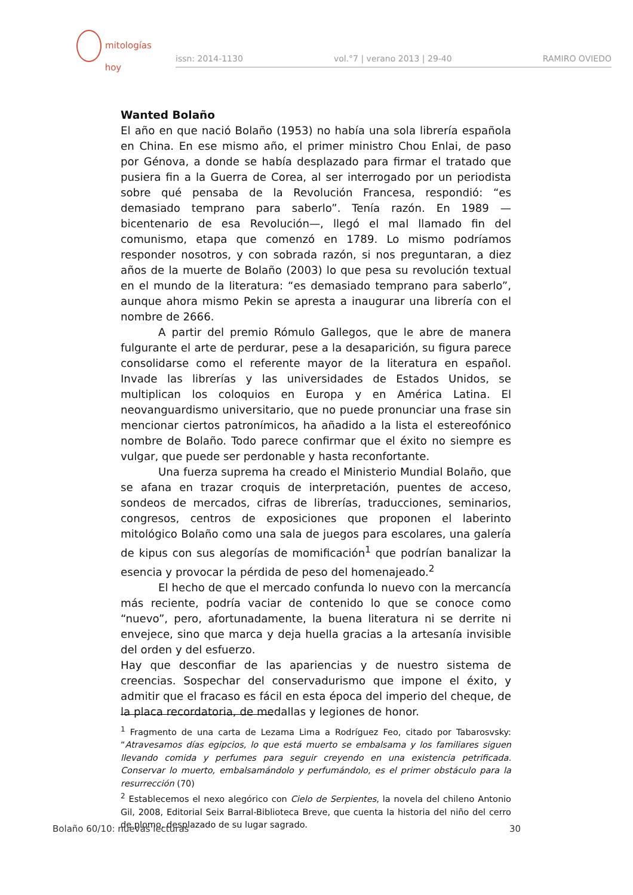mitologías
hoy
issn: 2014-1130 vol.°7 | verano 2013 | 29-40 RAMIRO OVIEDO
Wanted Bolaño
El año en que nació Bolaño (1953) no había una sola librería española en China. En ese mismo año, el primer ministro Chou Enlai, de paso por Génova, a donde se había desplazado para firmar el tratado que pusiera fin a la Guerra de Corea, al ser interrogado por un periodista sobre qué pensaba de la Revolución Francesa, respondió: “es demasiado temprano para saberlo”. Tenía razón. En 1989 —bicentenario de esa Revolución—, llegó el mal llamado fin del comunismo, etapa que comenzó en 1789. Lo mismo podríamos responder nosotros, y con sobrada razón, si nos preguntaran, a diez años de la muerte de Bolaño (2003) lo que pesa su revolución textual en el mundo de la literatura: “es demasiado temprano para saberlo”, aunque ahora mismo Pekin se apresta a inaugurar una librería con el nombre de 2666.
A partir del premio Rómulo Gallegos, que le abre de manera fulgurante el arte de perdurar, pese a la desaparición, su figura parece consolidarse como el referente mayor de la literatura en español. Invade las librerías y las universidades de Estados Unidos, se multiplican los coloquios en Europa y en América Latina. El neovanguardismo universitario, que no puede pronunciar una frase sin mencionar ciertos patronímicos, ha añadido a la lista el estereofónico nombre de Bolaño. Todo parece confirmar que el éxito no siempre es vulgar, que puede ser perdonable y hasta reconfortante.
Una fuerza suprema ha creado el Ministerio Mundial Bolaño, que se afana en trazar croquis de interpretación, puentes de acceso, sondeos de mercados, cifras de librerías, traducciones, seminarios, congresos, centros de exposiciones que proponen el laberinto mitológico Bolaño como una sala de juegos para escolares, una galería de kipus con sus alegorías de momificación<sup>1</sup> que podrían banalizar la esencia y provocar la pérdida de peso del homenajeado.<sup>2</sup>
El hecho de que el mercado confunda lo nuevo con la mercancía más reciente, podría vaciar de contenido lo que se conoce como “nuevo”, pero, afortunadamente, la buena literatura ni se derrite ni envejece, sino que marca y deja huella gracias a la artesanía invisible del orden y del esfuerzo.
Hay que desconfiar de las apariencias y de nuestro sistema de creencias. Sospechar del conservadurismo que impone el éxito, y admitir que el fracaso es fácil en esta época del imperio del cheque, de la placa recordatoria, de medallas y legiones de honor.
<sup>1</sup> Fragmento de una carta de Lezama Lima a Rodríguez Feo, citado por Tabarosvsky: “Atravesamos días egipcios, lo que está muerto se embalsama y los familiares siguen llevando comida y perfumes para seguir creyendo en una existencia petrificada. Conservar lo muerto, embalsamándolo y perfumándolo, es el primer obstáculo para la resurrección (70)
<sup>2</sup> Establecemos el nexo alegórico con Cielo de Serpientes, la novela del chileno Antonio Gil, 2008, Editorial Seix Barral-Biblioteca Breve, que cuenta la historia del niño del cerro de plomo, desplazado de su lugar sagrado.
Bolaño 60/10: nuevas lecturas 30